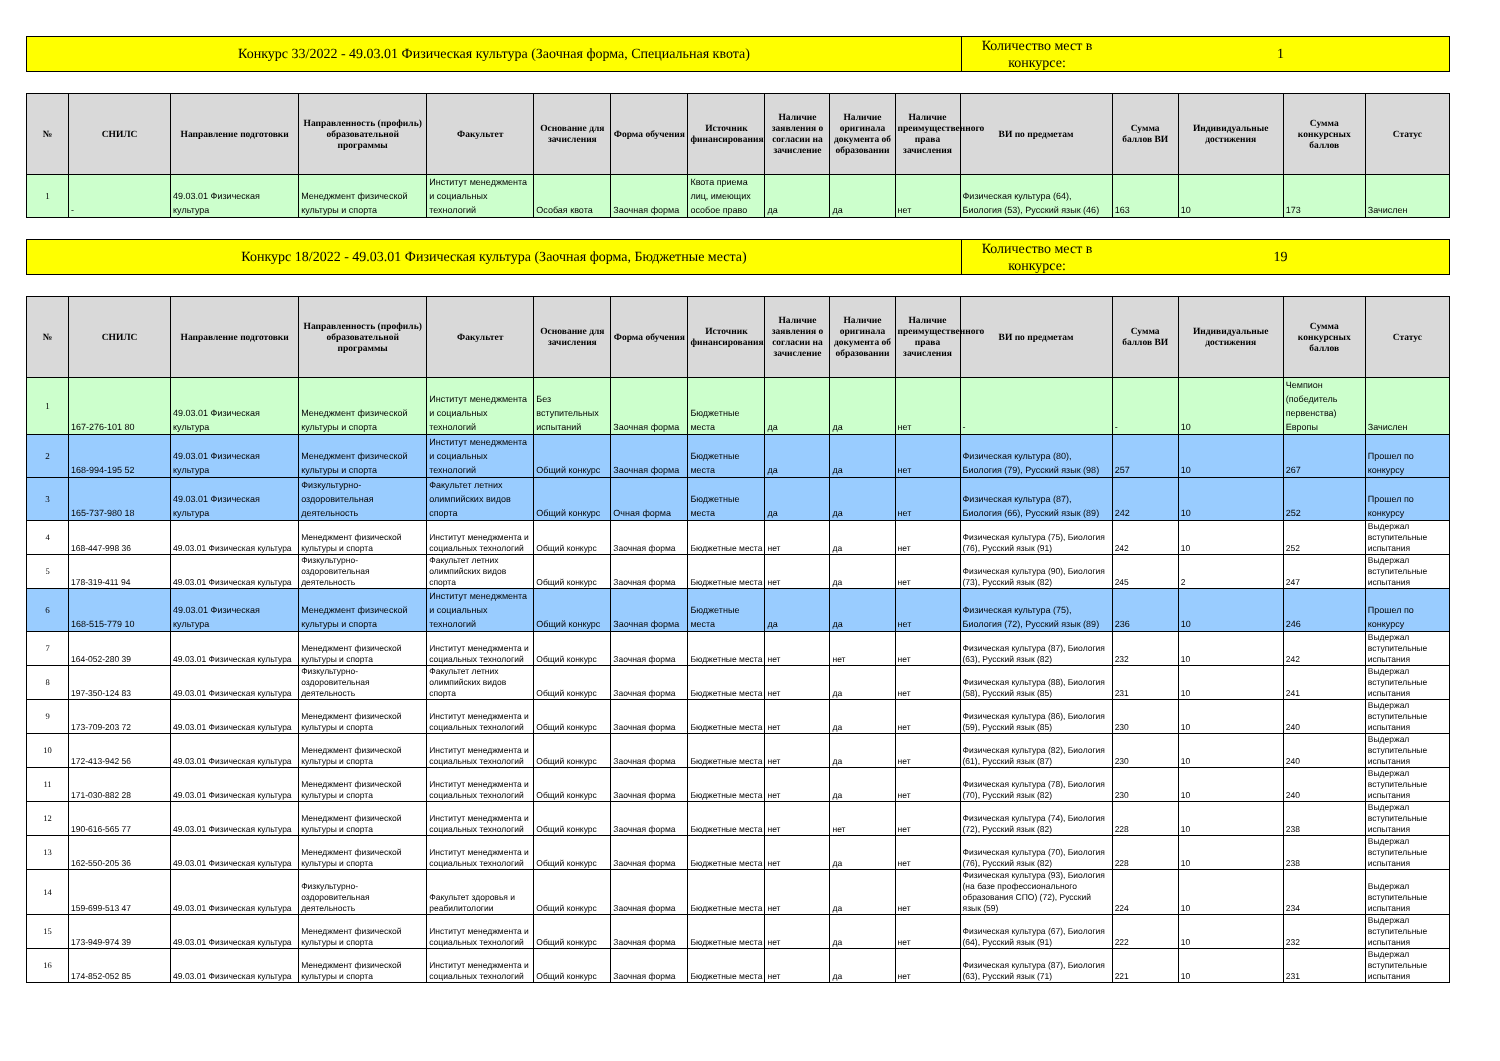Конкурс 33/2022 - 49.03.01 Физическая культура (Заочная форма, Специальная квота)
Количество мест в конкурсе:
1
| № | СНИЛС | Направление подготовки | Направленность (профиль) образовательной программы | Факультет | Основание для зачисления | Форма обучения | Источник финансирования | Наличие заявления о согласии на зачисление | Наличие оригинала документа об образовании | Наличие преимущественного права зачисления | ВИ по предметам | Сумма баллов ВИ | Индивидуальные достижения | Сумма конкурсных баллов | Статус |
| --- | --- | --- | --- | --- | --- | --- | --- | --- | --- | --- | --- | --- | --- | --- | --- |
| 1 | - | 49.03.01 Физическая культура | Менеджмент физической культуры и спорта | Институт менеджмента и социальных технологий | Особая квота | Заочная форма | Квота приема лиц, имеющих особое право | да | да | нет | Физическая культура (64), Биология (53), Русский язык (46) | 163 | 10 | 173 | Зачислен |
Конкурс 18/2022 - 49.03.01 Физическая культура (Заочная форма, Бюджетные места)
Количество мест в конкурсе:
19
| № | СНИЛС | Направление подготовки | Направленность (профиль) образовательной программы | Факультет | Основание для зачисления | Форма обучения | Источник финансирования | Наличие заявления о согласии на зачисление | Наличие оригинала документа об образовании | Наличие преимущественного права зачисления | ВИ по предметам | Сумма баллов ВИ | Индивидуальные достижения | Сумма конкурсных баллов | Статус |
| --- | --- | --- | --- | --- | --- | --- | --- | --- | --- | --- | --- | --- | --- | --- | --- |
| 1 | 167-276-101 80 | 49.03.01 Физическая культура | Менеджмент физической культуры и спорта | Институт менеджмента и социальных технологий | Без вступительных испытаний | Заочная форма | Бюджетные места | да | да | нет | - | - | 10 | Чемпион (победитель первенства) Европы | Зачислен |
| 2 | 168-994-195 52 | 49.03.01 Физическая культура | Менеджмент физической культуры и спорта | Институт менеджмента и социальных технологий | Общий конкурс | Заочная форма | Бюджетные места | да | да | нет | Физическая культура (80), Биология (79), Русский язык (98) | 257 | 10 | 267 | Прошел по конкурсу |
| 3 | 165-737-980 18 | 49.03.01 Физическая культура | Физкультурно-оздоровительная деятельность | Факультет летних олимпийских видов спорта | Общий конкурс | Очная форма | Бюджетные места | да | да | нет | Физическая культура (87), Биология (66), Русский язык (89) | 242 | 10 | 252 | Прошел по конкурсу |
| 4 | 168-447-998 36 | 49.03.01 Физическая культура | Менеджмент физической культуры и спорта | Институт менеджмента и социальных технологий | Общий конкурс | Заочная форма | Бюджетные места | нет | да | нет | Физическая культура (75), Биология (76), Русский язык (91) | 242 | 10 | 252 | Выдержал вступительные испытания |
| 5 | 178-319-411 94 | 49.03.01 Физическая культура | Физкультурно-оздоровительная деятельность | Факультет летних олимпийских видов спорта | Общий конкурс | Заочная форма | Бюджетные места | нет | да | нет | Физическая культура (90), Биология (73), Русский язык (82) | 245 | 2 | 247 | Выдержал вступительные испытания |
| 6 | 168-515-779 10 | 49.03.01 Физическая культура | Менеджмент физической культуры и спорта | Институт менеджмента и социальных технологий | Общий конкурс | Заочная форма | Бюджетные места | да | да | нет | Физическая культура (75), Биология (72), Русский язык (89) | 236 | 10 | 246 | Прошел по конкурсу |
| 7 | 164-052-280 39 | 49.03.01 Физическая культура | Менеджмент физической культуры и спорта | Институт менеджмента и социальных технологий | Общий конкурс | Заочная форма | Бюджетные места | нет | нет | нет | Физическая культура (87), Биология (63), Русский язык (82) | 232 | 10 | 242 | Выдержал вступительные испытания |
| 8 | 197-350-124 83 | 49.03.01 Физическая культура | Физкультурно-оздоровительная деятельность | Факультет летних олимпийских видов спорта | Общий конкурс | Заочная форма | Бюджетные места | нет | да | нет | Физическая культура (88), Биология (58), Русский язык (85) | 231 | 10 | 241 | Выдержал вступительные испытания |
| 9 | 173-709-203 72 | 49.03.01 Физическая культура | Менеджмент физической культуры и спорта | Институт менеджмента и социальных технологий | Общий конкурс | Заочная форма | Бюджетные места | нет | да | нет | Физическая культура (86), Биология (59), Русский язык (85) | 230 | 10 | 240 | Выдержал вступительные испытания |
| 10 | 172-413-942 56 | 49.03.01 Физическая культура | Менеджмент физической культуры и спорта | Институт менеджмента и социальных технологий | Общий конкурс | Заочная форма | Бюджетные места | нет | да | нет | Физическая культура (82), Биология (61), Русский язык (87) | 230 | 10 | 240 | Выдержал вступительные испытания |
| 11 | 171-030-882 28 | 49.03.01 Физическая культура | Менеджмент физической культуры и спорта | Институт менеджмента и социальных технологий | Общий конкурс | Заочная форма | Бюджетные места | нет | да | нет | Физическая культура (78), Биология (70), Русский язык (82) | 230 | 10 | 240 | Выдержал вступительные испытания |
| 12 | 190-616-565 77 | 49.03.01 Физическая культура | Менеджмент физической культуры и спорта | Институт менеджмента и социальных технологий | Общий конкурс | Заочная форма | Бюджетные места | нет | нет | нет | Физическая культура (74), Биология (72), Русский язык (82) | 228 | 10 | 238 | Выдержал вступительные испытания |
| 13 | 162-550-205 36 | 49.03.01 Физическая культура | Менеджмент физической культуры и спорта | Институт менеджмента и социальных технологий | Общий конкурс | Заочная форма | Бюджетные места | нет | да | нет | Физическая культура (70), Биология (76), Русский язык (82) | 228 | 10 | 238 | Выдержал вступительные испытания |
| 14 | 159-699-513 47 | 49.03.01 Физическая культура | Физкультурно-оздоровительная деятельность | Факультет здоровья и реабилитологии | Общий конкурс | Заочная форма | Бюджетные места | нет | да | нет | Физическая культура (93), Биология (на базе профессионального образования СПО) (72), Русский язык (59) | 224 | 10 | 234 | Выдержал вступительные испытания |
| 15 | 173-949-974 39 | 49.03.01 Физическая культура | Менеджмент физической культуры и спорта | Институт менеджмента и социальных технологий | Общий конкурс | Заочная форма | Бюджетные места | нет | да | нет | Физическая культура (67), Биология (64), Русский язык (91) | 222 | 10 | 232 | Выдержал вступительные испытания |
| 16 | 174-852-052 85 | 49.03.01 Физическая культура | Менеджмент физической культуры и спорта | Институт менеджмента и социальных технологий | Общий конкурс | Заочная форма | Бюджетные места | нет | да | нет | Физическая культура (87), Биология (63), Русский язык (71) | 221 | 10 | 231 | Выдержал вступительные испытания |